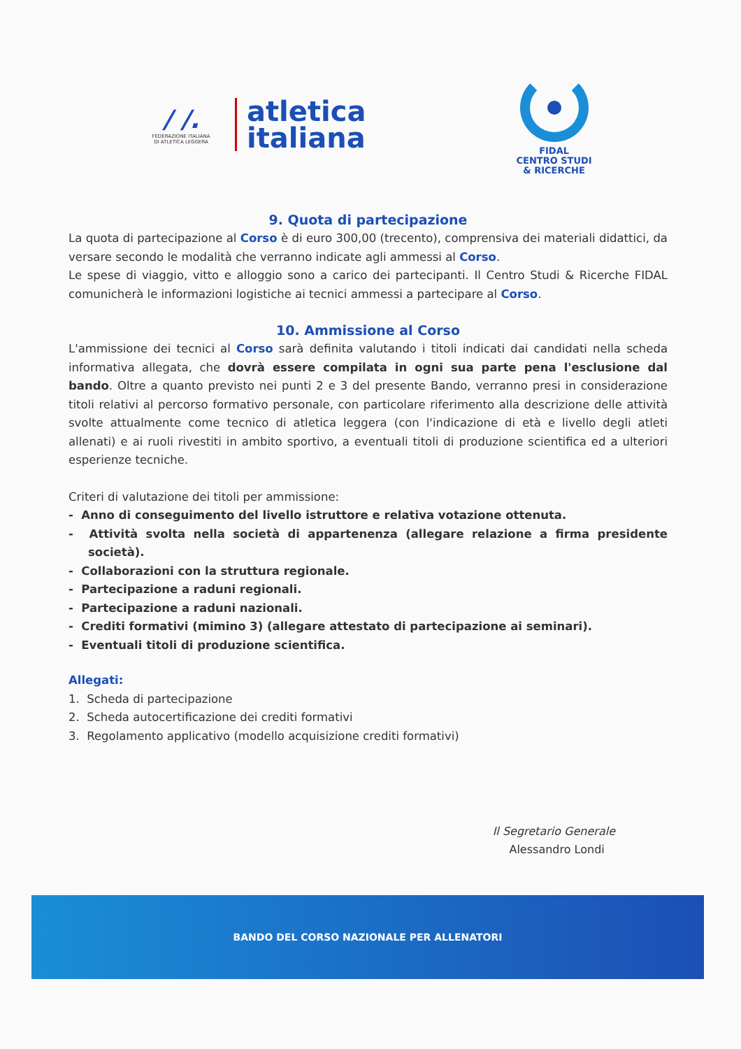/ /.
FEDERAZIONE ITALIANA
DI ATLETICA LEGGERA
atletica
italiana
FIDAL
CENTRO STUDI
& RICERCHE
9. Quota di partecipazione
La quota di partecipazione al Corso è di euro 300,00 (trecento), comprensiva dei materiali didattici, da versare secondo le modalità che verranno indicate agli ammessi al Corso.
Le spese di viaggio, vitto e alloggio sono a carico dei partecipanti. Il Centro Studi & Ricerche FIDAL comunicherà le informazioni logistiche ai tecnici ammessi a partecipare al Corso.
10. Ammissione al Corso
L'ammissione dei tecnici al Corso sarà definita valutando i titoli indicati dai candidati nella scheda informativa allegata, che dovrà essere compilata in ogni sua parte pena l'esclusione dal bando. Oltre a quanto previsto nei punti 2 e 3 del presente Bando, verranno presi in considerazione titoli relativi al percorso formativo personale, con particolare riferimento alla descrizione delle attività svolte attualmente come tecnico di atletica leggera (con l'indicazione di età e livello degli atleti allenati) e ai ruoli rivestiti in ambito sportivo, a eventuali titoli di produzione scientifica ed a ulteriori esperienze tecniche.
Criteri di valutazione dei titoli per ammissione:
- Anno di conseguimento del livello istruttore e relativa votazione ottenuta.
- Attività svolta nella società di appartenenza (allegare relazione a firma presidente società).
- Collaborazioni con la struttura regionale.
- Partecipazione a raduni regionali.
- Partecipazione a raduni nazionali.
- Crediti formativi (mimino 3) (allegare attestato di partecipazione ai seminari).
- Eventuali titoli di produzione scientifica.
Allegati:
1. Scheda di partecipazione
2. Scheda autocertificazione dei crediti formativi
3. Regolamento applicativo (modello acquisizione crediti formativi)
Il Segretario Generale
Alessandro Londi
BANDO DEL CORSO NAZIONALE PER ALLENATORI